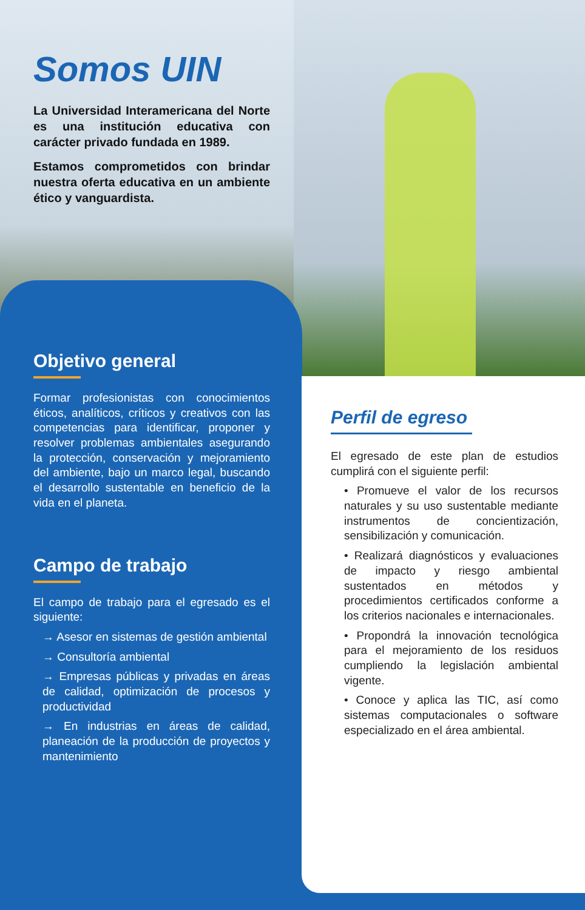Somos UIN
La Universidad Interamericana del Norte es una institución educativa con carácter privado fundada en 1989.
Estamos comprometidos con brindar nuestra oferta educativa en un ambiente ético y vanguardista.
Objetivo general
Formar profesionistas con conocimientos éticos, analíticos, críticos y creativos con las competencias para identificar, proponer y resolver problemas ambientales asegurando la protección, conservación y mejoramiento del ambiente, bajo un marco legal, buscando el desarrollo sustentable en beneficio de la vida en el planeta.
Campo de trabajo
El campo de trabajo para el egresado es el siguiente:
→ Asesor en sistemas de gestión ambiental
→ Consultoría ambiental
→ Empresas públicas y privadas en áreas de calidad, optimización de procesos y productividad
→ En industrias en áreas de calidad, planeación de la producción de proyectos y mantenimiento
Perfil de egreso
El egresado de este plan de estudios cumplirá con el siguiente perfil:
• Promueve el valor de los recursos naturales y su uso sustentable mediante instrumentos de concientización, sensibilización y comunicación.
• Realizará diagnósticos y evaluaciones de impacto y riesgo ambiental sustentados en métodos y procedimientos certificados conforme a los criterios nacionales e internacionales.
• Propondrá la innovación tecnológica para el mejoramiento de los residuos cumpliendo la legislación ambiental vigente.
• Conoce y aplica las TIC, así como sistemas computacionales o software especializado en el área ambiental.